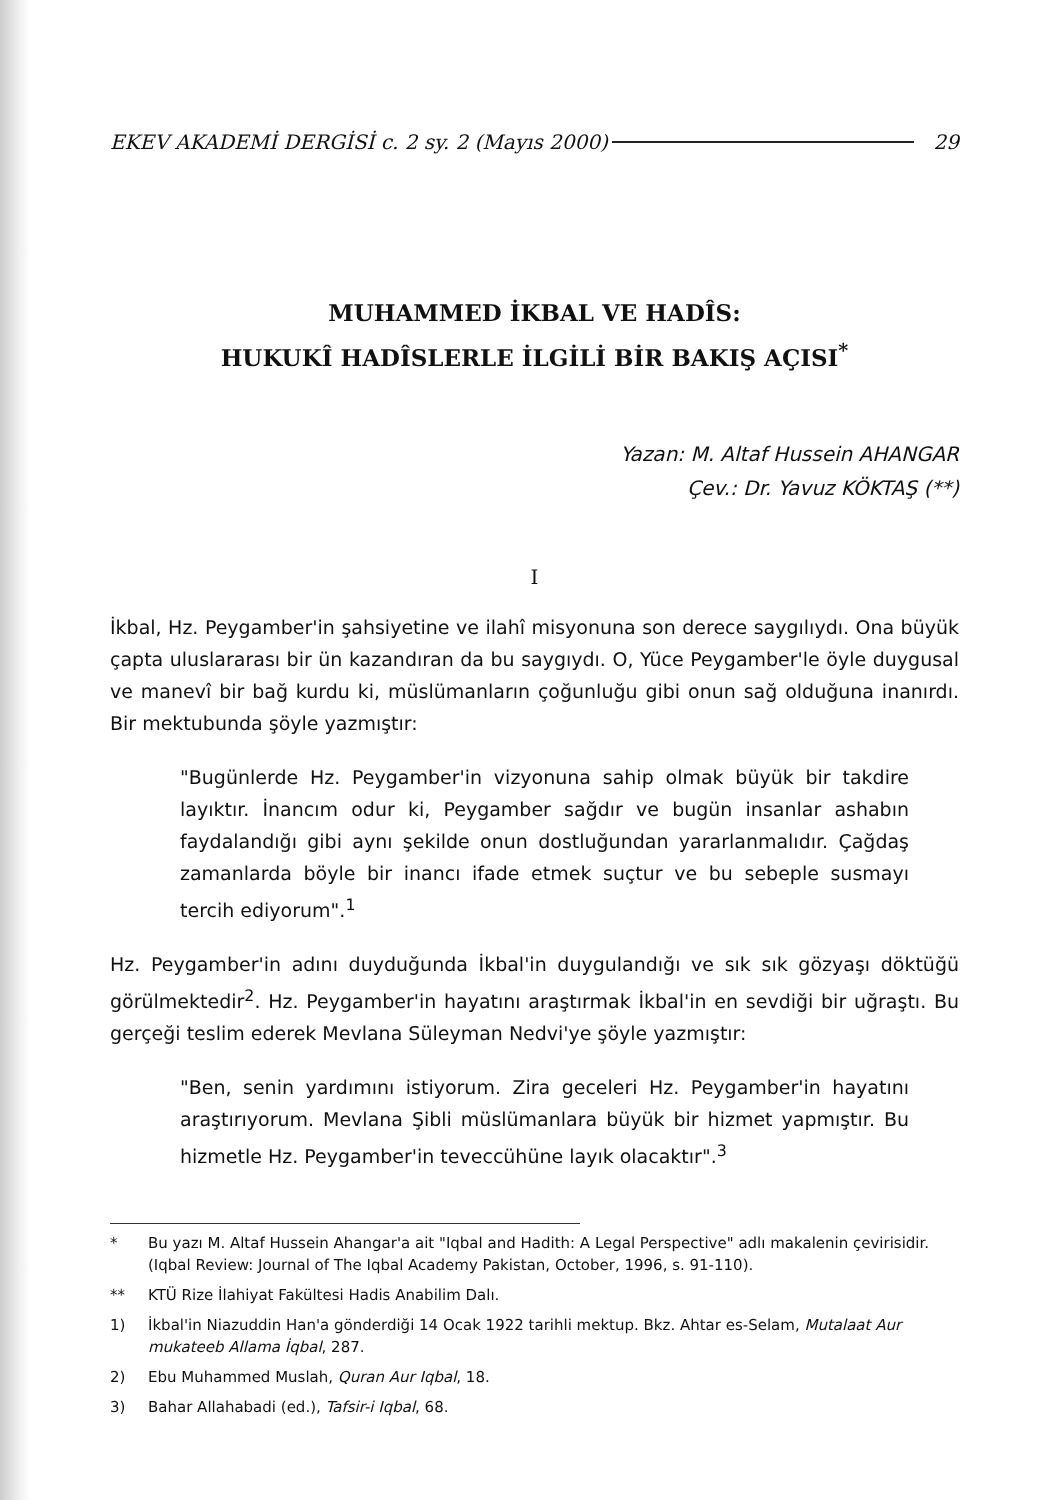EKEV AKADEMİ DERGİSİ c. 2 sy. 2 (Mayıs 2000) 29
MUHAMMED İKBAL VE HADÎS:
HUKUKÎ HADÎSLERLE İLGİLİ BİR BAKIŞ AÇISI<sup>*</sup>
Yazan: M. Altaf Hussein AHANGAR
Çev.: Dr. Yavuz KÖKTAŞ (**)
I
İkbal, Hz. Peygamber'in şahsiyetine ve ilahî misyonuna son derece saygılıydı. Ona büyük çapta uluslararası bir ün kazandıran da bu saygıydı. O, Yüce Peygamber'le öyle duygusal ve manevî bir bağ kurdu ki, müslümanların çoğunluğu gibi onun sağ olduğuna inanırdı. Bir mektubunda şöyle yazmıştır:
"Bugünlerde Hz. Peygamber'in vizyonuna sahip olmak büyük bir takdire layıktır. İnancım odur ki, Peygamber sağdır ve bugün insanlar ashabın faydalandığı gibi aynı şekilde onun dostluğundan yararlanmalıdır. Çağdaş zamanlarda böyle bir inancı ifade etmek suçtur ve bu sebeple susmayı tercih ediyorum".<sup>1</sup>
Hz. Peygamber'in adını duyduğunda İkbal'in duygulandığı ve sık sık gözyaşı döktüğü görülmektedir<sup>2</sup>. Hz. Peygamber'in hayatını araştırmak İkbal'in en sevdiği bir uğraştı. Bu gerçeği teslim ederek Mevlana Süleyman Nedvi'ye şöyle yazmıştır:
"Ben, senin yardımını istiyorum. Zira geceleri Hz. Peygamber'in hayatını araştırıyorum. Mevlana Şibli müslümanlara büyük bir hizmet yapmıştır. Bu hizmetle Hz. Peygamber'in teveccühüne layık olacaktır".<sup>3</sup>
* Bu yazı M. Altaf Hussein Ahangar'a ait "Iqbal and Hadith: A Legal Perspective" adlı makalenin çevirisidir. (Iqbal Review: Journal of The Iqbal Academy Pakistan, October, 1996, s. 91-110).
** KTÜ Rize İlahiyat Fakültesi Hadis Anabilim Dalı.
1) İkbal'in Niazuddin Han'a gönderdiği 14 Ocak 1922 tarihli mektup. Bkz. Ahtar es-Selam, Mutalaat Aur mukateeb Allama İqbal, 287.
2) Ebu Muhammed Muslah, Quran Aur Iqbal, 18.
3) Bahar Allahabadi (ed.), Tafsir-i Iqbal, 68.